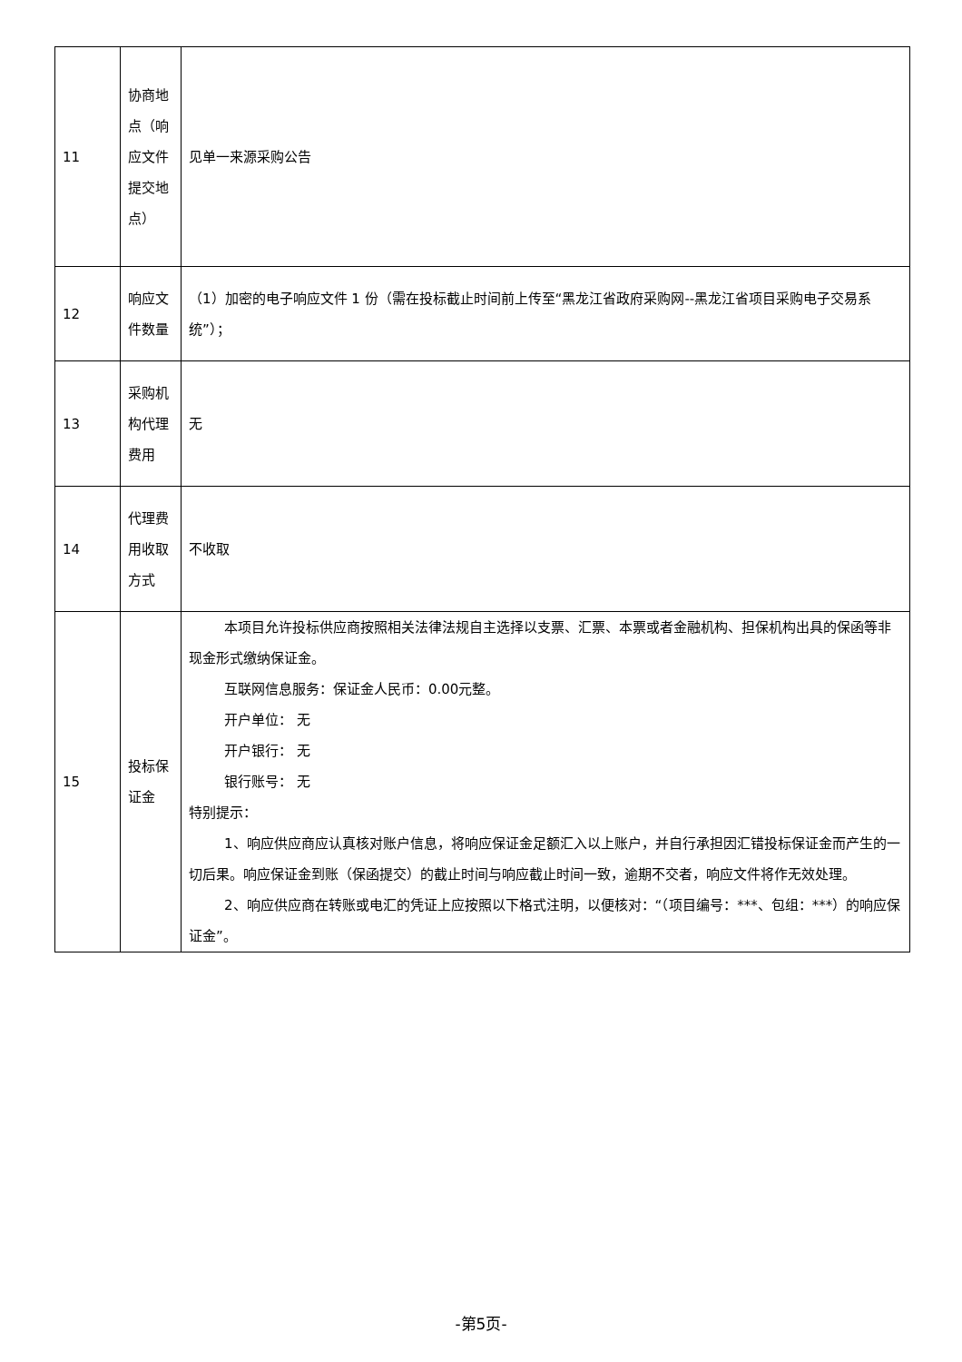| 11 | 协商地点（响应文件提交地点） | 见单一来源采购公告 |
| 12 | 响应文件数量 | （1）加密的电子响应文件 1 份（需在投标截止时间前上传至“黑龙江省政府采购网--黑龙江省项目采购电子交易系统”）； |
| 13 | 采购机构代理费用 | 无 |
| 14 | 代理费用收取方式 | 不收取 |
| 15 | 投标保证金 | 本项目允许投标供应商按照相关法律法规自主选择以支票、汇票、本票或者金融机构、担保机构出具的保函等非现金形式缴纳保证金。 互联网信息服务：保证金人民币：0.00元整。 开户单位： 无 开户银行： 无 银行账号： 无 特别提示： 1、响应供应商应认真核对账户信息，将响应保证金足额汇入以上账户，并自行承担因汇错投标保证金而产生的一切后果。响应保证金到账（保函提交）的截止时间与响应截止时间一致，逾期不交者，响应文件将作无效处理。 2、响应供应商在转账或电汇的凭证上应按照以下格式注明，以便核对：“（项目编号：***、包组：***）的响应保证金”。 |
-第5页-